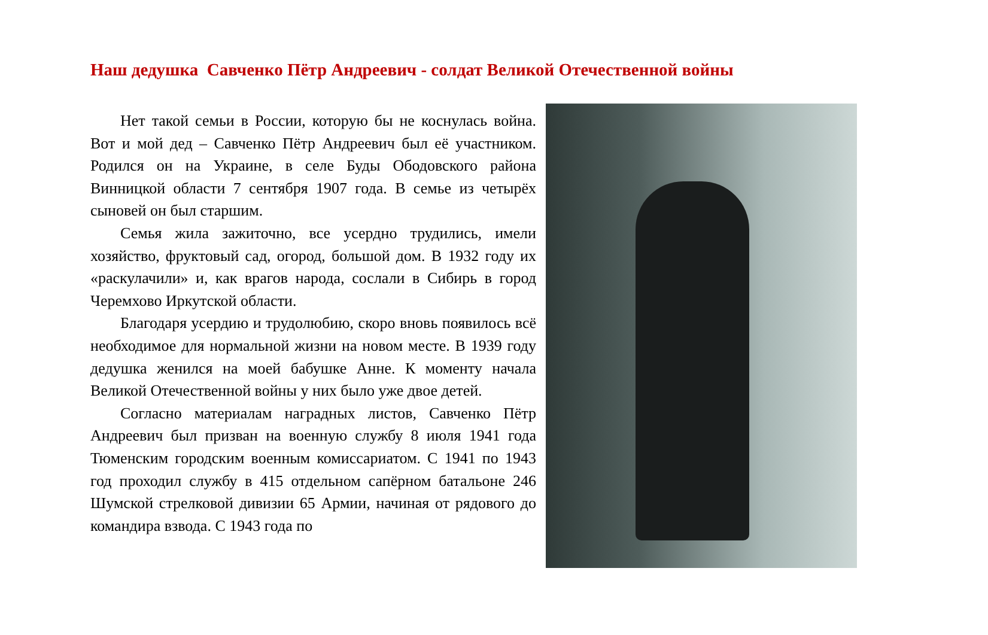Наш дедушка Савченко Пётр Андреевич - солдат Великой Отечественной войны
Нет такой семьи в России, которую бы не коснулась война. Вот и мой дед – Савченко Пётр Андреевич был её участником. Родился он на Украине, в селе Буды Ободовского района Винницкой области 7 сентября 1907 года. В семье из четырёх сыновей он был старшим.
Семья жила зажиточно, все усердно трудились, имели хозяйство, фруктовый сад, огород, большой дом. В 1932 году их «раскулачили» и, как врагов народа, сослали в Сибирь в город Черемхово Иркутской области.
Благодаря усердию и трудолюбию, скоро вновь появилось всё необходимое для нормальной жизни на новом месте. В 1939 году дедушка женился на моей бабушке Анне. К моменту начала Великой Отечественной войны у них было уже двое детей.
Согласно материалам наградных листов, Савченко Пётр Андреевич был призван на военную службу 8 июля 1941 года Тюменским городским военным комиссариатом. С 1941 по 1943 год проходил службу в 415 отдельном сапёрном батальоне 246 Шумской стрелковой дивизии 65 Армии, начиная от рядового до командира взвода. С 1943 года по